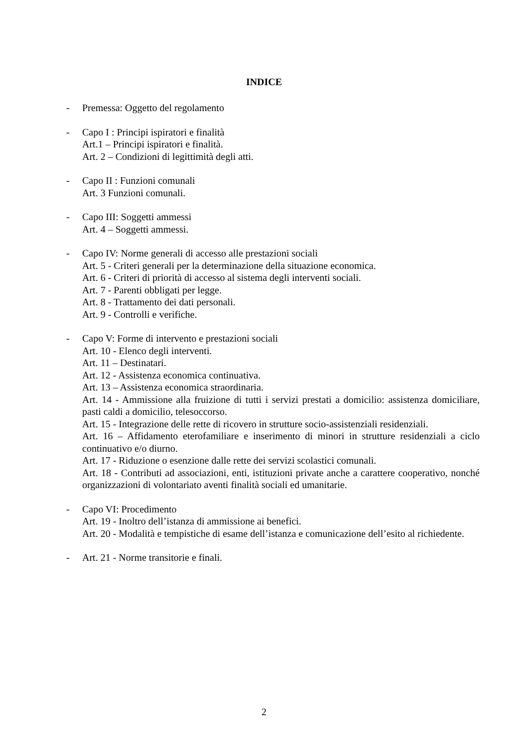INDICE
- Premessa: Oggetto del regolamento
- Capo I : Principi ispiratori e finalità
Art.1 – Principi ispiratori e finalità.
Art. 2 – Condizioni di legittimità degli atti.
- Capo II : Funzioni comunali
Art. 3 Funzioni comunali.
- Capo III: Soggetti ammessi
Art. 4 – Soggetti ammessi.
- Capo IV: Norme generali di accesso alle prestazioni sociali
Art. 5 - Criteri generali per la determinazione della situazione economica.
Art. 6 - Criteri di priorità di accesso al sistema degli interventi sociali.
Art. 7 - Parenti obbligati per legge.
Art. 8 - Trattamento dei dati personali.
Art. 9 - Controlli e verifiche.
- Capo V: Forme di intervento e prestazioni sociali
Art. 10 - Elenco degli interventi.
Art. 11 – Destinatari.
Art. 12 - Assistenza economica continuativa.
Art. 13 – Assistenza economica straordinaria.
Art. 14 - Ammissione alla fruizione di tutti i servizi prestati a domicilio: assistenza domiciliare, pasti caldi a domicilio, telesoccorso.
Art. 15 - Integrazione delle rette di ricovero in strutture socio-assistenziali residenziali.
Art. 16 – Affidamento eterofamiliare e inserimento di minori in strutture residenziali a ciclo continuativo e/o diurno.
Art. 17 - Riduzione o esenzione dalle rette dei servizi scolastici comunali.
Art. 18 - Contributi ad associazioni, enti, istituzioni private anche a carattere cooperativo, nonché organizzazioni di volontariato aventi finalità sociali ed umanitarie.
- Capo VI: Procedimento
Art. 19 - Inoltro dell’istanza di ammissione ai benefici.
Art. 20 - Modalità e tempistiche di esame dell’istanza e comunicazione dell’esito al richiedente.
- Art. 21 - Norme transitorie e finali.
2